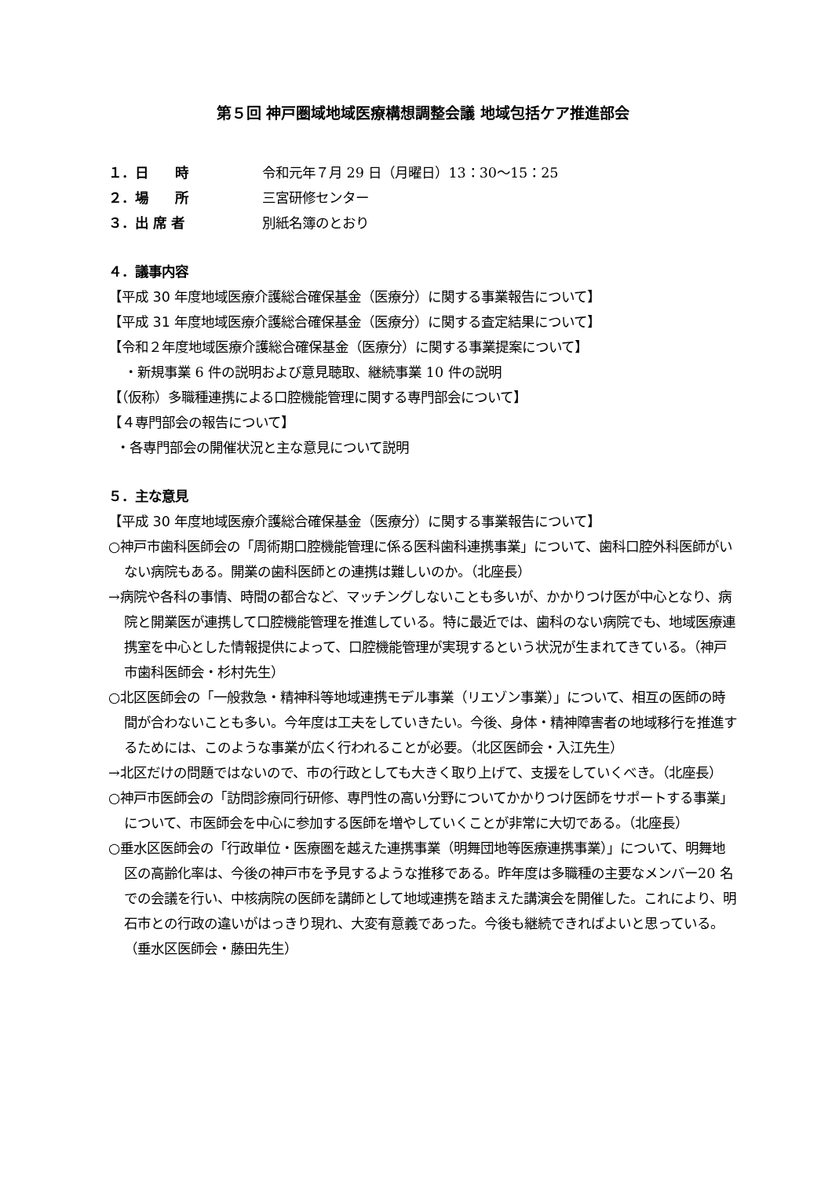第５回 神戸圏域地域医療構想調整会議 地域包括ケア推進部会
１．日　　時 令和元年７月 29 日（月曜日）13：30～15：25
２．場　　所 三宮研修センター
３．出 席 者 別紙名簿のとおり
４．議事内容
【平成 30 年度地域医療介護総合確保基金（医療分）に関する事業報告について】
【平成 31 年度地域医療介護総合確保基金（医療分）に関する査定結果について】
【令和２年度地域医療介護総合確保基金（医療分）に関する事業提案について】
・新規事業 6 件の説明および意見聴取、継続事業 10 件の説明
【（仮称）多職種連携による口腔機能管理に関する専門部会について】
【４専門部会の報告について】
・各専門部会の開催状況と主な意見について説明
５．主な意見
【平成 30 年度地域医療介護総合確保基金（医療分）に関する事業報告について】
○神戸市歯科医師会の「周術期口腔機能管理に係る医科歯科連携事業」について、歯科口腔外科医師がいない病院もある。開業の歯科医師との連携は難しいのか。（北座長）
→病院や各科の事情、時間の都合など、マッチングしないことも多いが、かかりつけ医が中心となり、病院と開業医が連携して口腔機能管理を推進している。特に最近では、歯科のない病院でも、地域医療連携室を中心とした情報提供によって、口腔機能管理が実現するという状況が生まれてきている。（神戸市歯科医師会・杉村先生）
○北区医師会の「一般救急・精神科等地域連携モデル事業（リエゾン事業）」について、相互の医師の時間が合わないことも多い。今年度は工夫をしていきたい。今後、身体・精神障害者の地域移行を推進するためには、このような事業が広く行われることが必要。（北区医師会・入江先生）
→北区だけの問題ではないので、市の行政としても大きく取り上げて、支援をしていくべき。（北座長）
○神戸市医師会の「訪問診療同行研修、専門性の高い分野についてかかりつけ医師をサポートする事業」について、市医師会を中心に参加する医師を増やしていくことが非常に大切である。（北座長）
○垂水区医師会の「行政単位・医療圏を越えた連携事業（明舞団地等医療連携事業）」について、明舞地区の高齢化率は、今後の神戸市を予見するような推移である。昨年度は多職種の主要なメンバー20 名での会議を行い、中核病院の医師を講師として地域連携を踏まえた講演会を開催した。これにより、明石市との行政の違いがはっきり現れ、大変有意義であった。今後も継続できればよいと思っている。（垂水区医師会・藤田先生）